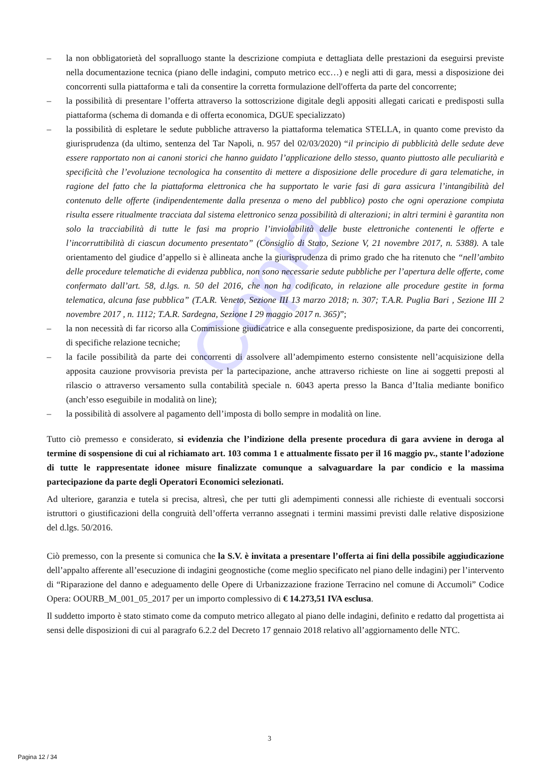Copia
– la non obbligatorietà del sopralluogo stante la descrizione compiuta e dettagliata delle prestazioni da eseguirsi previste nella documentazione tecnica (piano delle indagini, computo metrico ecc…) e negli atti di gara, messi a disposizione dei concorrenti sulla piattaforma e tali da consentire la corretta formulazione dell'offerta da parte del concorrente;
– la possibilità di presentare l’offerta attraverso la sottoscrizione digitale degli appositi allegati caricati e predisposti sulla piattaforma (schema di domanda e di offerta economica, DGUE specializzato)
– la possibilità di espletare le sedute pubbliche attraverso la piattaforma telematica STELLA, in quanto come previsto da giurisprudenza (da ultimo, sentenza del Tar Napoli, n. 957 del 02/03/2020) “il principio di pubblicità delle sedute deve essere rapportato non ai canoni storici che hanno guidato l’applicazione dello stesso, quanto piuttosto alle peculiarità e specificità che l’evoluzione tecnologica ha consentito di mettere a disposizione delle procedure di gara telematiche, in ragione del fatto che la piattaforma elettronica che ha supportato le varie fasi di gara assicura l’intangibilità del contenuto delle offerte (indipendentemente dalla presenza o meno del pubblico) posto che ogni operazione compiuta risulta essere ritualmente tracciata dal sistema elettronico senza possibilità di alterazioni; in altri termini è garantita non solo la tracciabilità di tutte le fasi ma proprio l’inviolabilità delle buste elettroniche contenenti le offerte e l’incorruttibilità di ciascun documento presentato” (Consiglio di Stato, Sezione V, 21 novembre 2017, n. 5388). A tale orientamento del giudice d’appello si è allineata anche la giurisprudenza di primo grado che ha ritenuto che “nell’ambito delle procedure telematiche di evidenza pubblica, non sono necessarie sedute pubbliche per l’apertura delle offerte, come confermato dall’art. 58, d.lgs. n. 50 del 2016, che non ha codificato, in relazione alle procedure gestite in forma telematica, alcuna fase pubblica” (T.A.R. Veneto, Sezione III 13 marzo 2018; n. 307; T.A.R. Puglia Bari , Sezione III 2 novembre 2017 , n. 1112; T.A.R. Sardegna, Sezione I 29 maggio 2017 n. 365)”;
– la non necessità di far ricorso alla Commissione giudicatrice e alla conseguente predisposizione, da parte dei concorrenti, di specifiche relazione tecniche;
– la facile possibilità da parte dei concorrenti di assolvere all’adempimento esterno consistente nell’acquisizione della apposita cauzione provvisoria prevista per la partecipazione, anche attraverso richieste on line ai soggetti preposti al rilascio o attraverso versamento sulla contabilità speciale n. 6043 aperta presso la Banca d’Italia mediante bonifico (anch’esso eseguibile in modalità on line);
– la possibilità di assolvere al pagamento dell’imposta di bollo sempre in modalità on line.
Tutto ciò premesso e considerato, si evidenzia che l’indizione della presente procedura di gara avviene in deroga al termine di sospensione di cui al richiamato art. 103 comma 1 e attualmente fissato per il 16 maggio pv., stante l’adozione di tutte le rappresentate idonee misure finalizzate comunque a salvaguardare la par condicio e la massima partecipazione da parte degli Operatori Economici selezionati.
Ad ulteriore, garanzia e tutela si precisa, altresì, che per tutti gli adempimenti connessi alle richieste di eventuali soccorsi istruttori o giustificazioni della congruità dell’offerta verranno assegnati i termini massimi previsti dalle relative disposizione del d.lgs. 50/2016.
Ciò premesso, con la presente si comunica che la S.V. è invitata a presentare l’offerta ai fini della possibile aggiudicazione dell’appalto afferente all’esecuzione di indagini geognostiche (come meglio specificato nel piano delle indagini) per l’intervento di “Riparazione del danno e adeguamento delle Opere di Urbanizzazione frazione Terracino nel comune di Accumoli” Codice Opera: OOURB_M_001_05_2017 per un importo complessivo di € 14.273,51 IVA esclusa.
Il suddetto importo è stato stimato come da computo metrico allegato al piano delle indagini, definito e redatto dal progettista ai sensi delle disposizioni di cui al paragrafo 6.2.2 del Decreto 17 gennaio 2018 relativo all’aggiornamento delle NTC.
3
Pagina 12 / 34